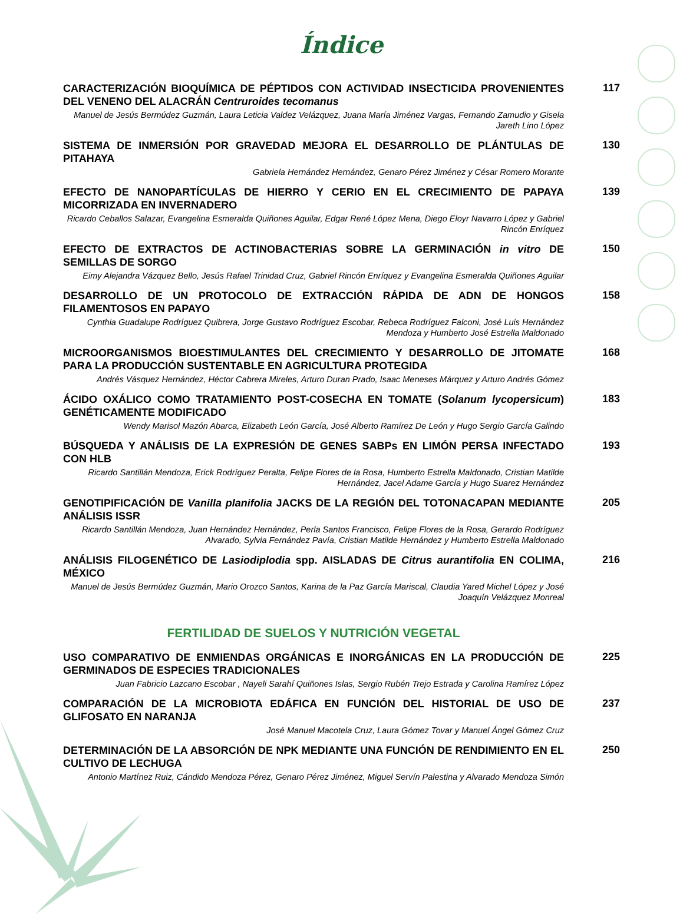Índice
CARACTERIZACIÓN BIOQUÍMICA DE PÉPTIDOS CON ACTIVIDAD INSECTICIDA PROVENIENTES DEL VENENO DEL ALACRÁN Centruroides tecomanus
Manuel de Jesús Bermúdez Guzmán, Laura Leticia Valdez Velázquez, Juana María Jiménez Vargas, Fernando Zamudio y Gisela Jareth Lino López
117
SISTEMA DE INMERSIÓN POR GRAVEDAD MEJORA EL DESARROLLO DE PLÁNTULAS DE PITAHAYA
Gabriela Hernández Hernández, Genaro Pérez Jiménez y César Romero Morante
130
EFECTO DE NANOPARTÍCULAS DE HIERRO Y CERIO EN EL CRECIMIENTO DE PAPAYA MICORRIZADA EN INVERNADERO
Ricardo Ceballos Salazar, Evangelina Esmeralda Quiñones Aguilar, Edgar René López Mena, Diego Eloyr Navarro López y Gabriel Rincón Enríquez
139
EFECTO DE EXTRACTOS DE ACTINOBACTERIAS SOBRE LA GERMINACIÓN in vitro DE SEMILLAS DE SORGO
Eimy Alejandra Vázquez Bello, Jesús Rafael Trinidad Cruz, Gabriel Rincón Enríquez y Evangelina Esmeralda Quiñones Aguilar
150
DESARROLLO DE UN PROTOCOLO DE EXTRACCIÓN RÁPIDA DE ADN DE HONGOS FILAMENTOSOS EN PAPAYO
Cynthia Guadalupe Rodríguez Quibrera, Jorge Gustavo Rodríguez Escobar, Rebeca Rodríguez Falconi, José Luis Hernández Mendoza y Humberto José Estrella Maldonado
158
MICROORGANISMOS BIOESTIMULANTES DEL CRECIMIENTO Y DESARROLLO DE JITOMATE PARA LA PRODUCCIÓN SUSTENTABLE EN AGRICULTURA PROTEGIDA
Andrés Vásquez Hernández, Héctor Cabrera Mireles, Arturo Duran Prado, Isaac Meneses Márquez y Arturo Andrés Gómez
168
ÁCIDO OXÁLICO COMO TRATAMIENTO POST-COSECHA EN TOMATE (Solanum lycopersicum) GENÉTICAMENTE MODIFICADO
Wendy Marisol Mazón Abarca, Elizabeth León García, José Alberto Ramírez De León y Hugo Sergio García Galindo
183
BÚSQUEDA Y ANÁLISIS DE LA EXPRESIÓN DE GENES SABPs EN LIMÓN PERSA INFECTADO CON HLB
Ricardo Santillán Mendoza, Erick Rodríguez Peralta, Felipe Flores de la Rosa, Humberto Estrella Maldonado, Cristian Matilde Hernández, Jacel Adame García y Hugo Suarez Hernández
193
GENOTIPIFICACIÓN DE Vanilla planifolia JACKS DE LA REGIÓN DEL TOTONACAPAN MEDIANTE ANÁLISIS ISSR
Ricardo Santillán Mendoza, Juan Hernández Hernández, Perla Santos Francisco, Felipe Flores de la Rosa, Gerardo Rodríguez Alvarado, Sylvia Fernández Pavía, Cristian Matilde Hernández y Humberto Estrella Maldonado
205
ANÁLISIS FILOGENÉTICO DE Lasiodiplodia spp. AISLADAS DE Citrus aurantifolia EN COLIMA, MÉXICO
Manuel de Jesús Bermúdez Guzmán, Mario Orozco Santos, Karina de la Paz García Mariscal, Claudia Yared Michel López y José Joaquín Velázquez Monreal
216
FERTILIDAD DE SUELOS Y NUTRICIÓN VEGETAL
USO COMPARATIVO DE ENMIENDAS ORGÁNICAS E INORGÁNICAS EN LA PRODUCCIÓN DE GERMINADOS DE ESPECIES TRADICIONALES
Juan Fabricio Lazcano Escobar , Nayeli Sarahí Quiñones Islas, Sergio Rubén Trejo Estrada y Carolina Ramírez López
225
COMPARACIÓN DE LA MICROBIOTA EDÁFICA EN FUNCIÓN DEL HISTORIAL DE USO DE GLIFOSATO EN NARANJA
José Manuel Macotela Cruz, Laura Gómez Tovar y Manuel Ángel Gómez Cruz
237
DETERMINACIÓN DE LA ABSORCIÓN DE NPK MEDIANTE UNA FUNCIÓN DE RENDIMIENTO EN EL CULTIVO DE LECHUGA
Antonio Martínez Ruiz, Cándido Mendoza Pérez, Genaro Pérez Jiménez, Miguel Servín Palestina y Alvarado Mendoza Simón
250